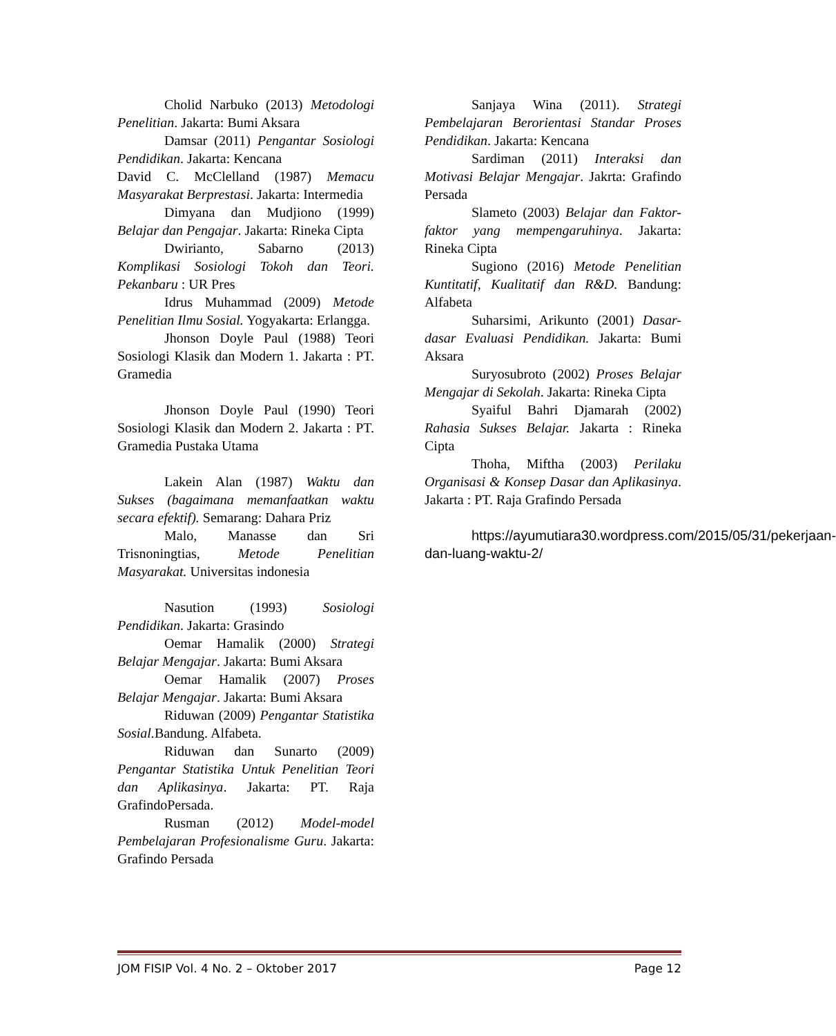Cholid Narbuko (2013) Metodologi Penelitian. Jakarta: Bumi Aksara
Damsar (2011) Pengantar Sosiologi Pendidikan. Jakarta: Kencana
David C. McClelland (1987) Memacu Masyarakat Berprestasi. Jakarta: Intermedia
Dimyana dan Mudjiono (1999) Belajar dan Pengajar. Jakarta: Rineka Cipta
Dwirianto, Sabarno (2013) Komplikasi Sosiologi Tokoh dan Teori. Pekanbaru : UR Pres
Idrus Muhammad (2009) Metode Penelitian Ilmu Sosial. Yogyakarta: Erlangga.
Jhonson Doyle Paul (1988) Teori Sosiologi Klasik dan Modern 1. Jakarta : PT. Gramedia
Jhonson Doyle Paul (1990) Teori Sosiologi Klasik dan Modern 2. Jakarta : PT. Gramedia Pustaka Utama
Lakein Alan (1987) Waktu dan Sukses (bagaimana memanfaatkan waktu secara efektif). Semarang: Dahara Priz
Malo, Manasse dan Sri Trisnoningtias, Metode Penelitian Masyarakat. Universitas indonesia
Nasution (1993) Sosiologi Pendidikan. Jakarta: Grasindo
Oemar Hamalik (2000) Strategi Belajar Mengajar. Jakarta: Bumi Aksara
Oemar Hamalik (2007) Proses Belajar Mengajar. Jakarta: Bumi Aksara
Riduwan (2009) Pengantar Statistika Sosial. Bandung. Alfabeta.
Riduwan dan Sunarto (2009) Pengantar Statistika Untuk Penelitian Teori dan Aplikasinya. Jakarta: PT. Raja GrafindoPersada.
Rusman (2012) Model-model Pembelajaran Profesionalisme Guru. Jakarta: Grafindo Persada
Sanjaya Wina (2011). Strategi Pembelajaran Berorientasi Standar Proses Pendidikan. Jakarta: Kencana
Sardiman (2011) Interaksi dan Motivasi Belajar Mengajar. Jakrta: Grafindo Persada
Slameto (2003) Belajar dan Faktor-faktor yang mempengaruhinya. Jakarta: Rineka Cipta
Sugiono (2016) Metode Penelitian Kuntitatif, Kualitatif dan R&D. Bandung: Alfabeta
Suharsimi, Arikunto (2001) Dasar-dasar Evaluasi Pendidikan. Jakarta: Bumi Aksara
Suryosubroto (2002) Proses Belajar Mengajar di Sekolah. Jakarta: Rineka Cipta
Syaiful Bahri Djamarah (2002) Rahasia Sukses Belajar. Jakarta : Rineka Cipta
Thoha, Miftha (2003) Perilaku Organisasi & Konsep Dasar dan Aplikasinya. Jakarta : PT. Raja Grafindo Persada
https://ayumutiara30.wordpress.com/2015/05/31/pekerjaan-dan-luang-waktu-2/
JOM FISIP Vol. 4 No. 2 – Oktober 2017 Page 12